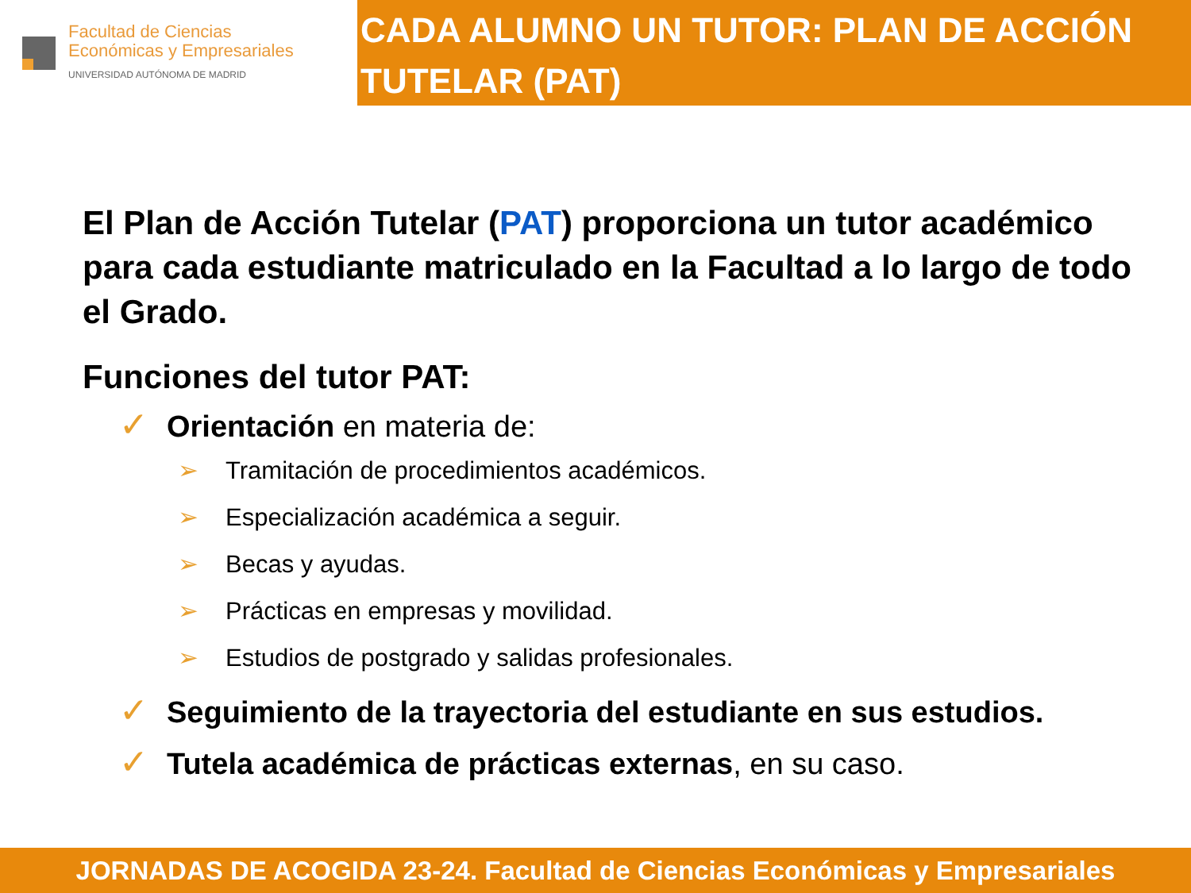Facultad de Ciencias
Económicas y Empresariales
UNIVERSIDAD AUTÓNOMA DE MADRID
CADA ALUMNO UN TUTOR: PLAN DE ACCIÓN TUTELAR (PAT)
El Plan de Acción Tutelar (PAT) proporciona un tutor académico para cada estudiante matriculado en la Facultad a lo largo de todo el Grado.
Funciones del tutor PAT:
✓ Orientación en materia de:
➢ Tramitación de procedimientos académicos.
➢ Especialización académica a seguir.
➢ Becas y ayudas.
➢ Prácticas en empresas y movilidad.
➢ Estudios de postgrado y salidas profesionales.
✓ Seguimiento de la trayectoria del estudiante en sus estudios.
✓ Tutela académica de prácticas externas, en su caso.
JORNADAS DE ACOGIDA 23-24. Facultad de Ciencias Económicas y Empresariales